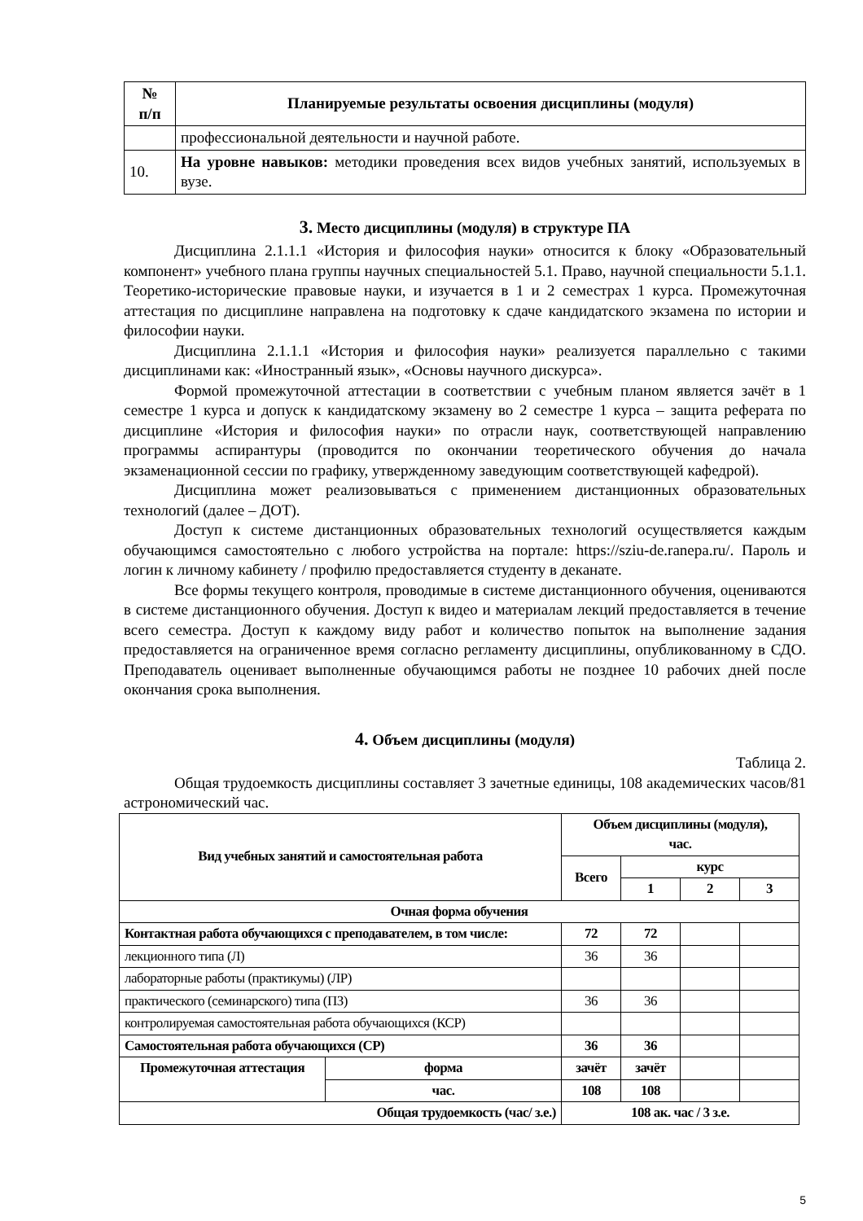| № п/п | Планируемые результаты освоения дисциплины (модуля) |
| --- | --- |
| | профессиональной деятельности и научной работе. |
| 10. | На уровне навыков: методики проведения всех видов учебных занятий, используемых в вузе. |
3. Место дисциплины (модуля) в структуре ПА
Дисциплина 2.1.1.1 «История и философия науки» относится к блоку «Образовательный компонент» учебного плана группы научных специальностей 5.1. Право, научной специальности 5.1.1. Теоретико-исторические правовые науки, и изучается в 1 и 2 семестрах 1 курса. Промежуточная аттестация по дисциплине направлена на подготовку к сдаче кандидатского экзамена по истории и философии науки.
Дисциплина 2.1.1.1 «История и философия науки» реализуется параллельно с такими дисциплинами как: «Иностранный язык», «Основы научного дискурса».
Формой промежуточной аттестации в соответствии с учебным планом является зачёт в 1 семестре 1 курса и допуск к кандидатскому экзамену во 2 семестре 1 курса – защита реферата по дисциплине «История и философия науки» по отрасли наук, соответствующей направлению программы аспирантуры (проводится по окончании теоретического обучения до начала экзаменационной сессии по графику, утвержденному заведующим соответствующей кафедрой).
Дисциплина может реализовываться с применением дистанционных образовательных технологий (далее – ДОТ).
Доступ к системе дистанционных образовательных технологий осуществляется каждым обучающимся самостоятельно с любого устройства на портале: https://sziu-de.ranepa.ru/. Пароль и логин к личному кабинету / профилю предоставляется студенту в деканате.
Все формы текущего контроля, проводимые в системе дистанционного обучения, оцениваются в системе дистанционного обучения. Доступ к видео и материалам лекций предоставляется в течение всего семестра. Доступ к каждому виду работ и количество попыток на выполнение задания предоставляется на ограниченное время согласно регламенту дисциплины, опубликованному в СДО. Преподаватель оценивает выполненные обучающимся работы не позднее 10 рабочих дней после окончания срока выполнения.
4. Объем дисциплины (модуля)
Таблица 2.
Общая трудоемкость дисциплины составляет 3 зачетные единицы, 108 академических часов/81 астрономический час.
| Вид учебных занятий и самостоятельная работа | | Объем дисциплины (модуля), час. | | | |
| --- | --- | --- | --- | --- | --- |
| | | Всего | курс | | |
| | | | 1 | 2 | 3 |
| Очная форма обучения | | | | | |
| Контактная работа обучающихся с преподавателем, в том числе: | | 72 | 72 | | |
| лекционного типа (Л) | | 36 | 36 | | |
| лабораторные работы (практикумы) (ЛР) | | | | | |
| практического (семинарского) типа (ПЗ) | | 36 | 36 | | |
| контролируемая самостоятельная работа обучающихся (КСР) | | | | | |
| Самостоятельная работа обучающихся (СР) | | 36 | 36 | | |
| Промежуточная аттестация | форма | зачёт | зачёт | | |
| | час. | 108 | 108 | | |
| Общая трудоемкость (час/ з.е.) | | 108 ак. час / 3 з.е. | | | |
5